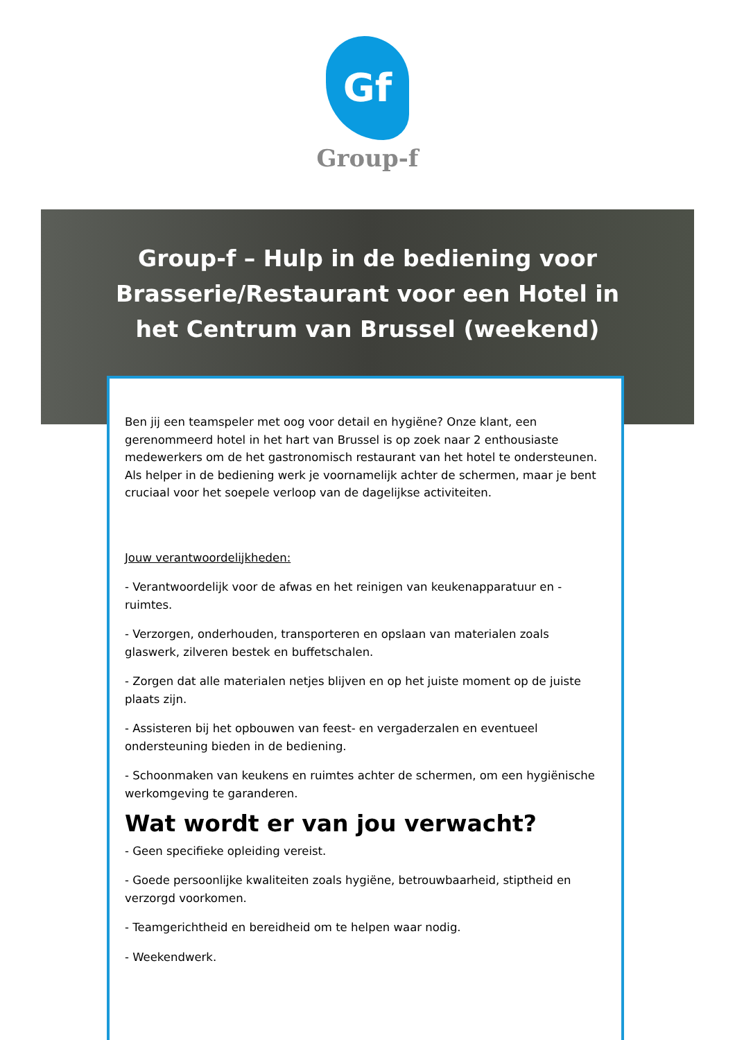Gf
Group-f
Group-f – Hulp in de bediening voor Brasserie/Restaurant voor een Hotel in het Centrum van Brussel (weekend)
Ben jij een teamspeler met oog voor detail en hygiëne? Onze klant, een gerenommeerd hotel in het hart van Brussel is op zoek naar 2 enthousiaste medewerkers om de het gastronomisch restaurant van het hotel te ondersteunen. Als helper in de bediening werk je voornamelijk achter de schermen, maar je bent cruciaal voor het soepele verloop van de dagelijkse activiteiten.
Jouw verantwoordelijkheden:
- Verantwoordelijk voor de afwas en het reinigen van keukenapparatuur en -ruimtes.
- Verzorgen, onderhouden, transporteren en opslaan van materialen zoals glaswerk, zilveren bestek en buffetschalen.
- Zorgen dat alle materialen netjes blijven en op het juiste moment op de juiste plaats zijn.
- Assisteren bij het opbouwen van feest- en vergaderzalen en eventueel ondersteuning bieden in de bediening.
- Schoonmaken van keukens en ruimtes achter de schermen, om een hygiënische werkomgeving te garanderen.
Wat wordt er van jou verwacht?
- Geen specifieke opleiding vereist.
- Goede persoonlijke kwaliteiten zoals hygiëne, betrouwbaarheid, stiptheid en verzorgd voorkomen.
- Teamgerichtheid en bereidheid om te helpen waar nodig.
- Weekendwerk.